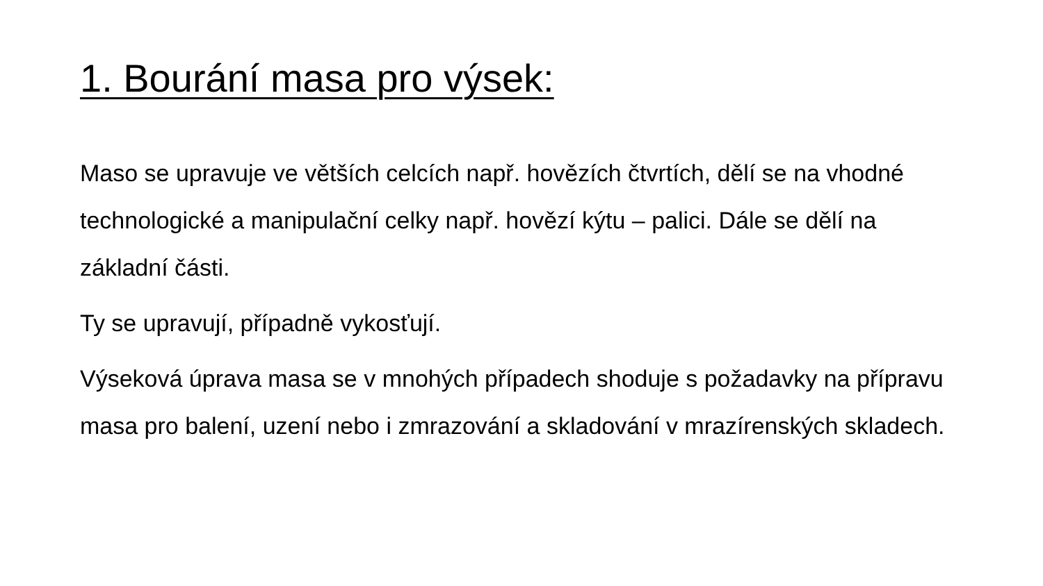1. Bourání masa pro výsek:
Maso se upravuje ve větších celcích např. hovězích čtvrtích, dělí se na vhodné technologické a manipulační celky např. hovězí kýtu – palici. Dále se dělí na základní části.
Ty se upravují, případně vykosťují.
Výseková úprava masa se v mnohých případech shoduje s požadavky na přípravu masa pro balení, uzení nebo i zmrazování a skladování v mrazírenských skladech.